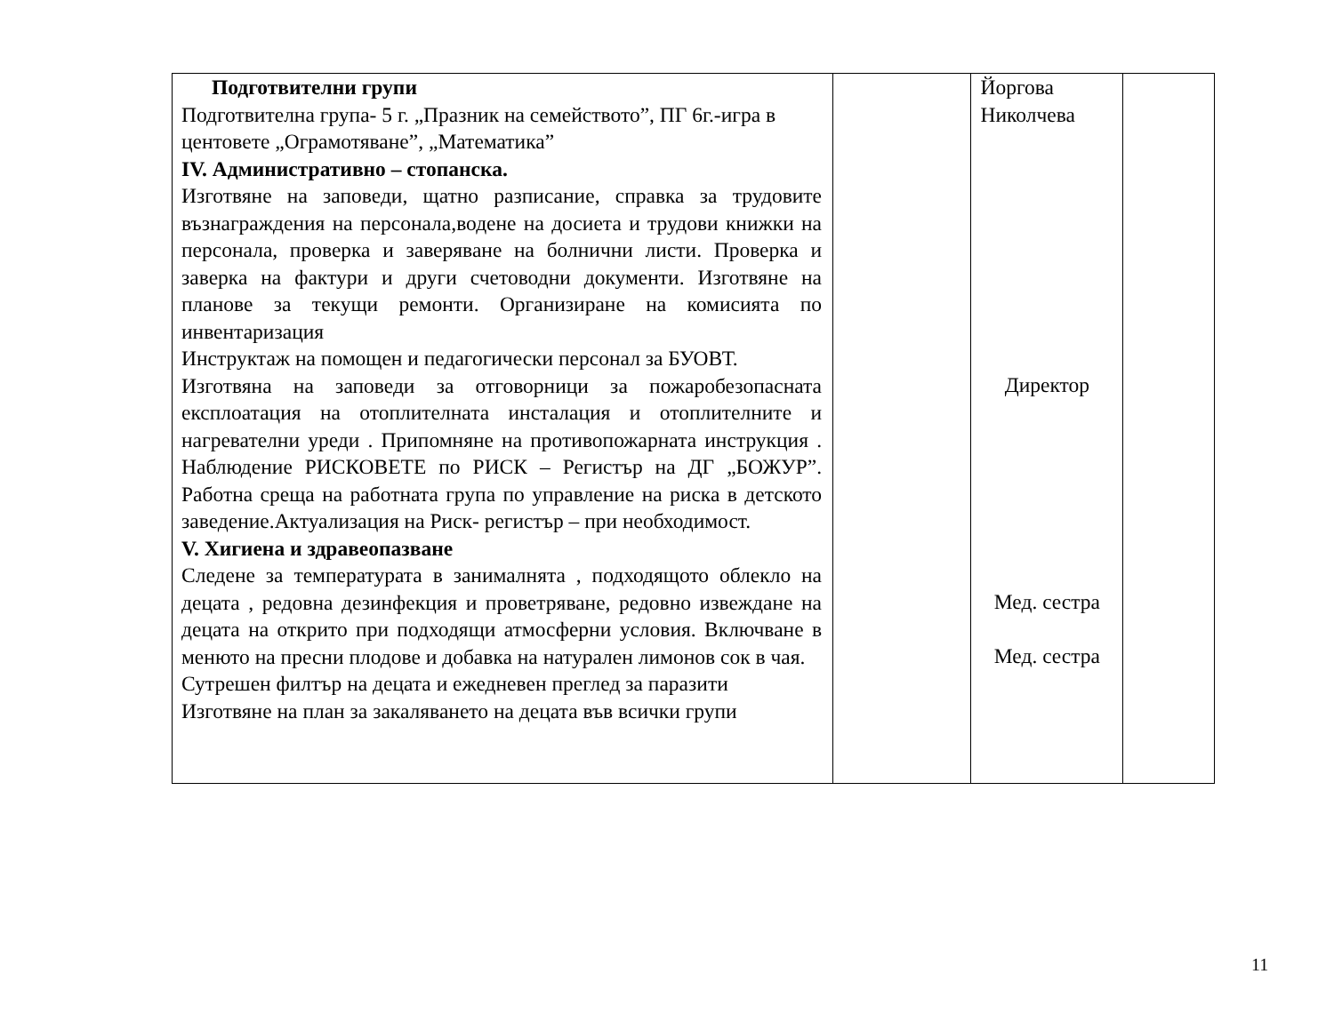| Подготвителни групи Подготвителна група- 5 г. „Празник на семейството”, ПГ 6г.-игра в центовете „Ограмотяване”, „Математика” IV. Административно – стопанска. Изготвяне на заповеди, щатно разписание, справка за трудовите възнаграждения на персонала,водене на досиета и трудови книжки на персонала, проверка и заверяване на болнични листи. Проверка и заверка на фактури и други счетоводни документи. Изготвяне на планове за текущи ремонти. Организиране на комисията по инвентаризация Инструктаж на помощен и педагогически персонал за БУОВТ. Изготвяна на заповеди за отговорници за пожаробезопасната експлоатация на отоплителната инсталация и отоплителните и нагревателни уреди . Припомняне на противопожарната инструкция . Наблюдение РИСКОВЕТЕ по РИСК – Регистър на ДГ „БОЖУР”. Работна среща на работната група по управление на риска в детското заведение.Актуализация на Риск- регистър – при необходимост. V. Хигиена и здравеопазване Следене за температурата в занималнята , подходящото облекло на децата , редовна дезинфекция и проветряване, редовно извеждане на децата на открито при подходящи атмосферни условия. Включване в менюто на пресни плодове и добавка на натурален лимонов сок в чая. Сутрешен филтър на децата и ежедневен преглед за паразити Изготвяне на план за закаляването на децата във всички групи | | Йоргова Николчева Директор Мед. сестра Мед. сестра | |
11